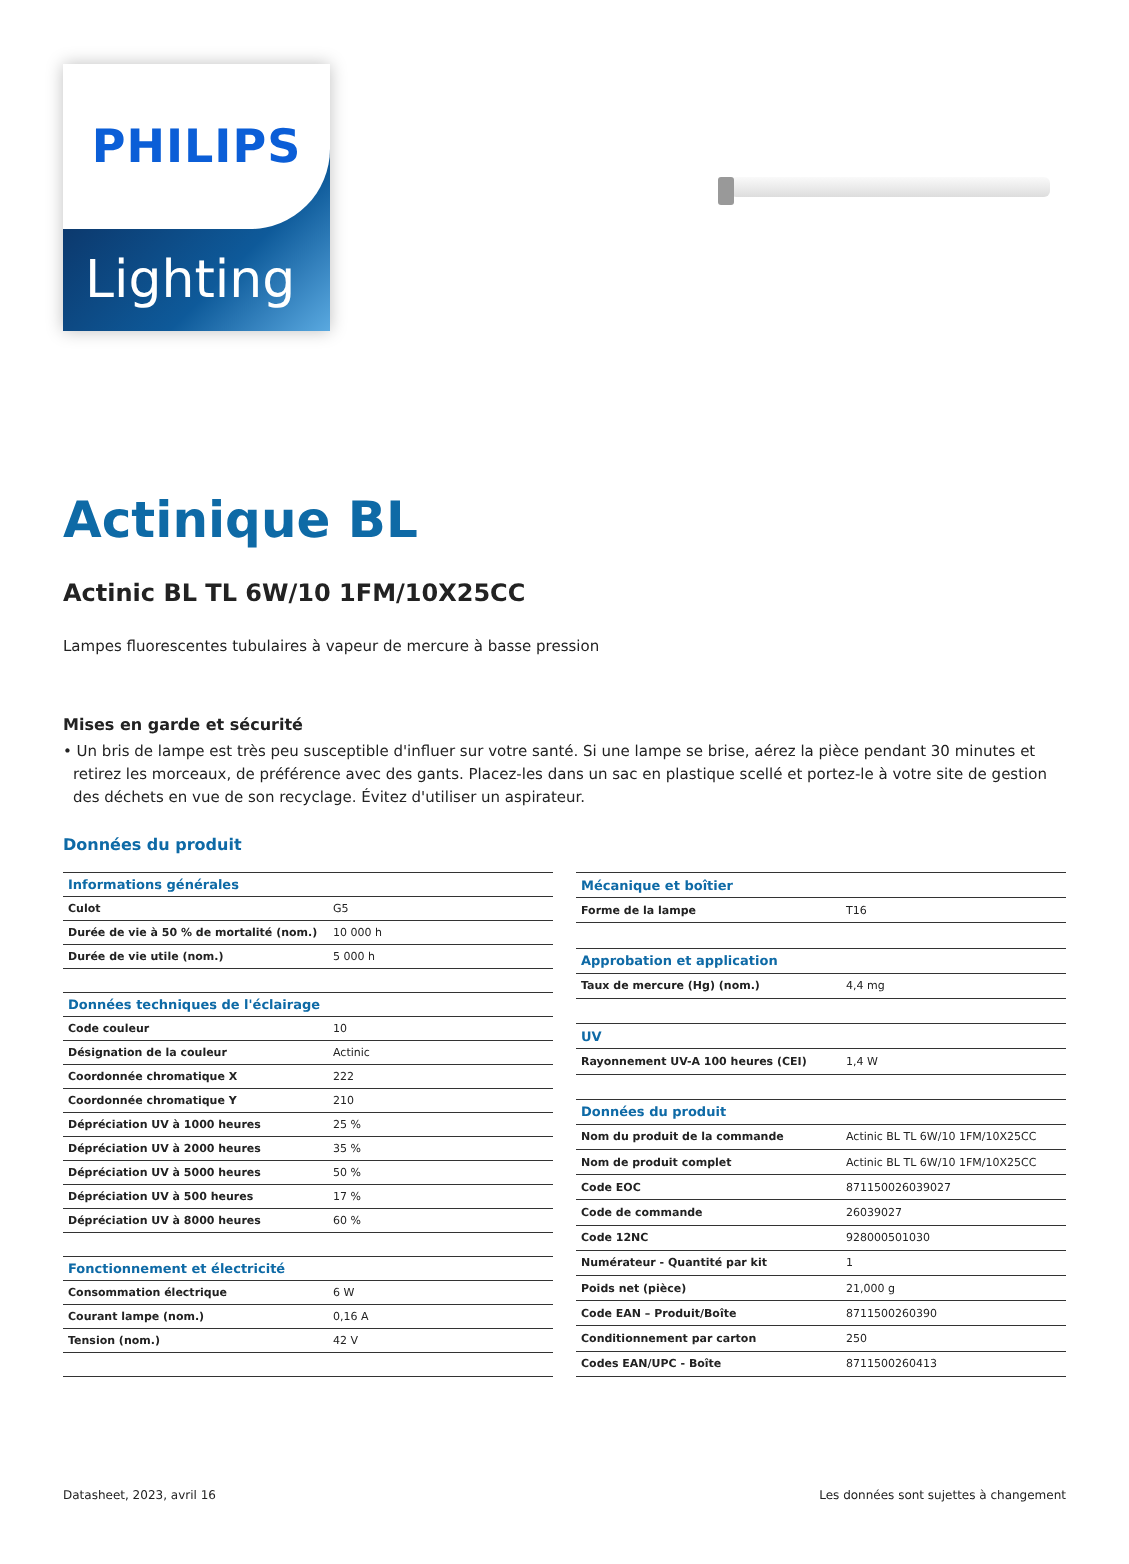PHILIPS
Lighting
Actinique BL
Actinic BL TL 6W/10 1FM/10X25CC
Lampes fluorescentes tubulaires à vapeur de mercure à basse pression
Mises en garde et sécurité
• Un bris de lampe est très peu susceptible d'influer sur votre santé. Si une lampe se brise, aérez la pièce pendant 30 minutes et retirez les morceaux, de préférence avec des gants. Placez-les dans un sac en plastique scellé et portez-le à votre site de gestion des déchets en vue de son recyclage. Évitez d'utiliser un aspirateur.
Données du produit
| Informations générales | |
| --- | --- |
| Culot | G5 |
| Durée de vie à 50 % de mortalité (nom.) | 10 000 h |
| Durée de vie utile (nom.) | 5 000 h |
| Données techniques de l'éclairage | |
| Code couleur | 10 |
| Désignation de la couleur | Actinic |
| Coordonnée chromatique X | 222 |
| Coordonnée chromatique Y | 210 |
| Dépréciation UV à 1000 heures | 25 % |
| Dépréciation UV à 2000 heures | 35 % |
| Dépréciation UV à 5000 heures | 50 % |
| Dépréciation UV à 500 heures | 17 % |
| Dépréciation UV à 8000 heures | 60 % |
| Fonctionnement et électricité | |
| Consommation électrique | 6 W |
| Courant lampe (nom.) | 0,16 A |
| Tension (nom.) | 42 V |
| Mécanique et boîtier | |
| --- | --- |
| Forme de la lampe | T16 |
| Approbation et application | |
| Taux de mercure (Hg) (nom.) | 4,4 mg |
| UV | |
| Rayonnement UV-A 100 heures (CEI) | 1,4 W |
| Données du produit | |
| Nom du produit de la commande | Actinic BL TL 6W/10 1FM/10X25CC |
| Nom de produit complet | Actinic BL TL 6W/10 1FM/10X25CC |
| Code EOC | 871150026039027 |
| Code de commande | 26039027 |
| Code 12NC | 928000501030 |
| Numérateur - Quantité par kit | 1 |
| Poids net (pièce) | 21,000 g |
| Code EAN – Produit/Boîte | 8711500260390 |
| Conditionnement par carton | 250 |
| Codes EAN/UPC - Boîte | 8711500260413 |
Datasheet, 2023, avril 16 Les données sont sujettes à changement